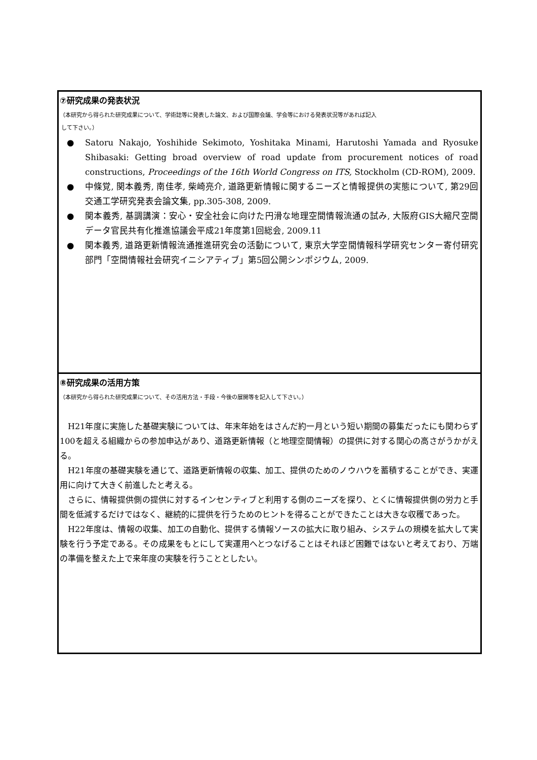⑦研究成果の発表状況
（本研究から得られた研究成果について、学術誌等に発表した論文、および国際会議、学会等における発表状況等があれば記入
して下さい。）
● Satoru Nakajo, Yoshihide Sekimoto, Yoshitaka Minami, Harutoshi Yamada and Ryosuke Shibasaki: Getting broad overview of road update from procurement notices of road constructions, Proceedings of the 16th World Congress on ITS, Stockholm (CD-ROM), 2009.
● 中條覚, 関本義秀, 南佳孝, 柴崎亮介, 道路更新情報に関するニーズと情報提供の実態について, 第29回交通工学研究発表会論文集, pp.305-308, 2009.
● 関本義秀, 基調講演：安心・安全社会に向けた円滑な地理空間情報流通の試み, 大阪府GIS大縮尺空間データ官民共有化推進協議会平成21年度第1回総会, 2009.11
● 関本義秀, 道路更新情報流通推進研究会の活動について, 東京大学空間情報科学研究センター寄付研究部門「空間情報社会研究イニシアティブ」第5回公開シンポジウム, 2009.
⑧研究成果の活用方策
（本研究から得られた研究成果について、その活用方法・手段・今後の展開等を記入して下さい。）
H21年度に実施した基礎実験については、年末年始をはさんだ約一月という短い期間の募集だったにも関わらず100を超える組織からの参加申込があり、道路更新情報（と地理空間情報）の提供に対する関心の高さがうかがえる。
H21年度の基礎実験を通じて、道路更新情報の収集、加工、提供のためのノウハウを蓄積することができ、実運用に向けて大きく前進したと考える。
さらに、情報提供側の提供に対するインセンティブと利用する側のニーズを探り、とくに情報提供側の労力と手間を低減するだけではなく、継続的に提供を行うためのヒントを得ることができたことは大きな収穫であった。
H22年度は、情報の収集、加工の自動化、提供する情報ソースの拡大に取り組み、システムの規模を拡大して実験を行う予定である。その成果をもとにして実運用へとつなげることはそれほど困難ではないと考えており、万端の準備を整えた上で来年度の実験を行うこととしたい。